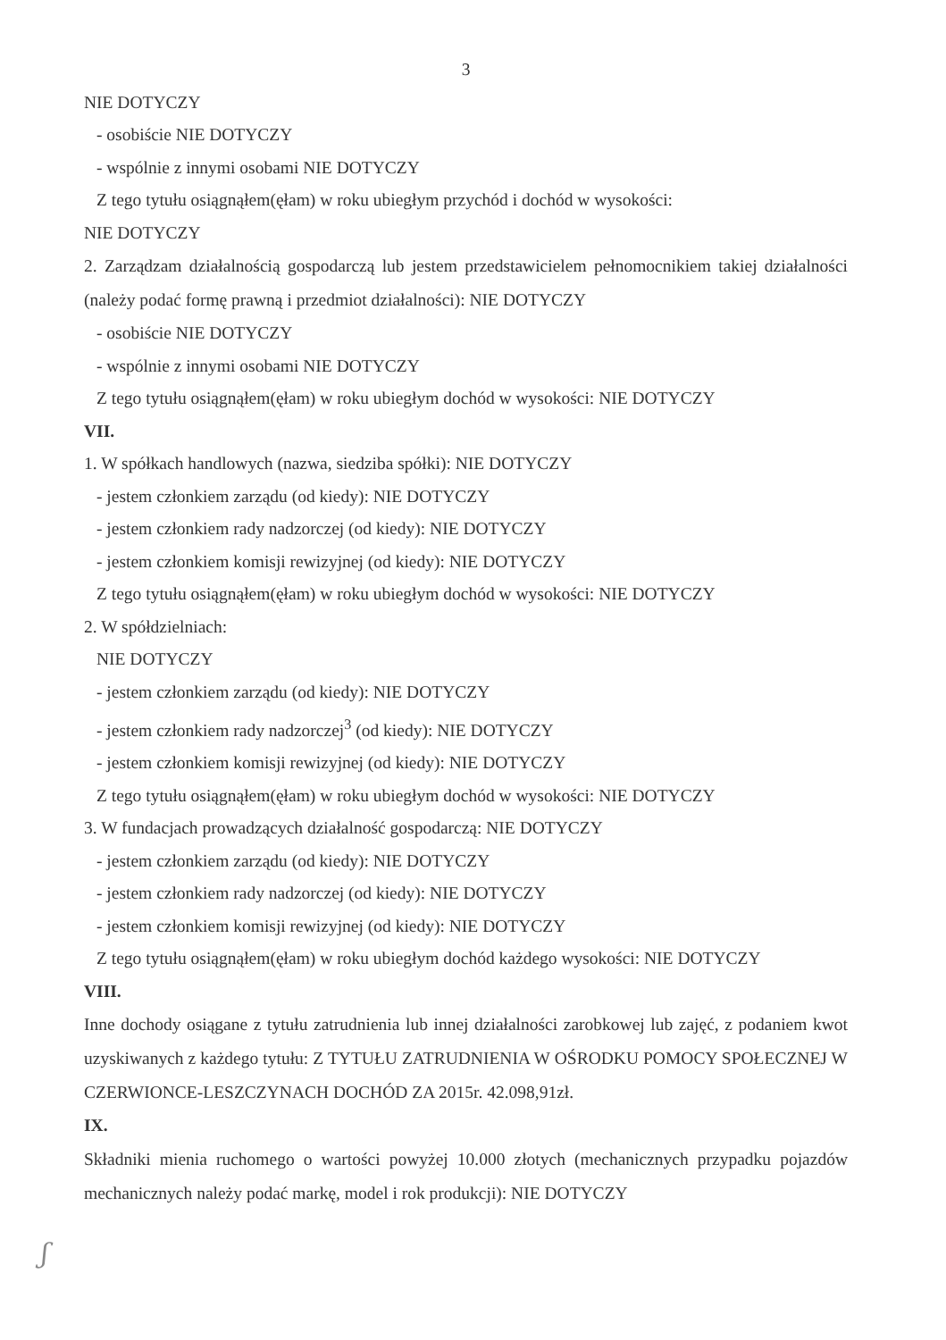3
NIE DOTYCZY
- osobiście NIE DOTYCZY
- wspólnie z innymi osobami NIE DOTYCZY
Z tego tytułu osiągnąłem(ęłam) w roku ubiegłym przychód i dochód w wysokości:
NIE DOTYCZY
2. Zarządzam działalnością gospodarczą lub jestem przedstawicielem pełnomocnikiem takiej działalności (należy podać formę prawną i przedmiot działalności): NIE DOTYCZY
- osobiście NIE DOTYCZY
- wspólnie z innymi osobami NIE DOTYCZY
Z tego tytułu osiągnąłem(ęłam) w roku ubiegłym dochód w wysokości: NIE DOTYCZY
VII.
1. W spółkach handlowych (nazwa, siedziba spółki): NIE DOTYCZY
- jestem członkiem zarządu (od kiedy): NIE DOTYCZY
- jestem członkiem rady nadzorczej (od kiedy): NIE DOTYCZY
- jestem członkiem komisji rewizyjnej (od kiedy): NIE DOTYCZY
Z tego tytułu osiągnąłem(ęłam) w roku ubiegłym dochód w wysokości: NIE DOTYCZY
2. W spółdzielniach:
NIE DOTYCZY
- jestem członkiem zarządu (od kiedy): NIE DOTYCZY
- jestem członkiem rady nadzorczej<sup>3</sup> (od kiedy): NIE DOTYCZY
- jestem członkiem komisji rewizyjnej (od kiedy): NIE DOTYCZY
Z tego tytułu osiągnąłem(ęłam) w roku ubiegłym dochód w wysokości: NIE DOTYCZY
3. W fundacjach prowadzących działalność gospodarczą: NIE DOTYCZY
- jestem członkiem zarządu (od kiedy): NIE DOTYCZY
- jestem członkiem rady nadzorczej (od kiedy): NIE DOTYCZY
- jestem członkiem komisji rewizyjnej (od kiedy): NIE DOTYCZY
Z tego tytułu osiągnąłem(ęłam) w roku ubiegłym dochód każdego wysokości: NIE DOTYCZY
VIII.
Inne dochody osiągane z tytułu zatrudnienia lub innej działalności zarobkowej lub zajęć, z podaniem kwot uzyskiwanych z każdego tytułu: Z TYTUŁU ZATRUDNIENIA W OŚRODKU POMOCY SPOŁECZNEJ W CZERWIONCE-LESZCZYNACH DOCHÓD ZA 2015r. 42.098,91zł.
IX.
Składniki mienia ruchomego o wartości powyżej 10.000 złotych (mechanicznych przypadku pojazdów mechanicznych należy podać markę, model i rok produkcji): NIE DOTYCZY
ʃ